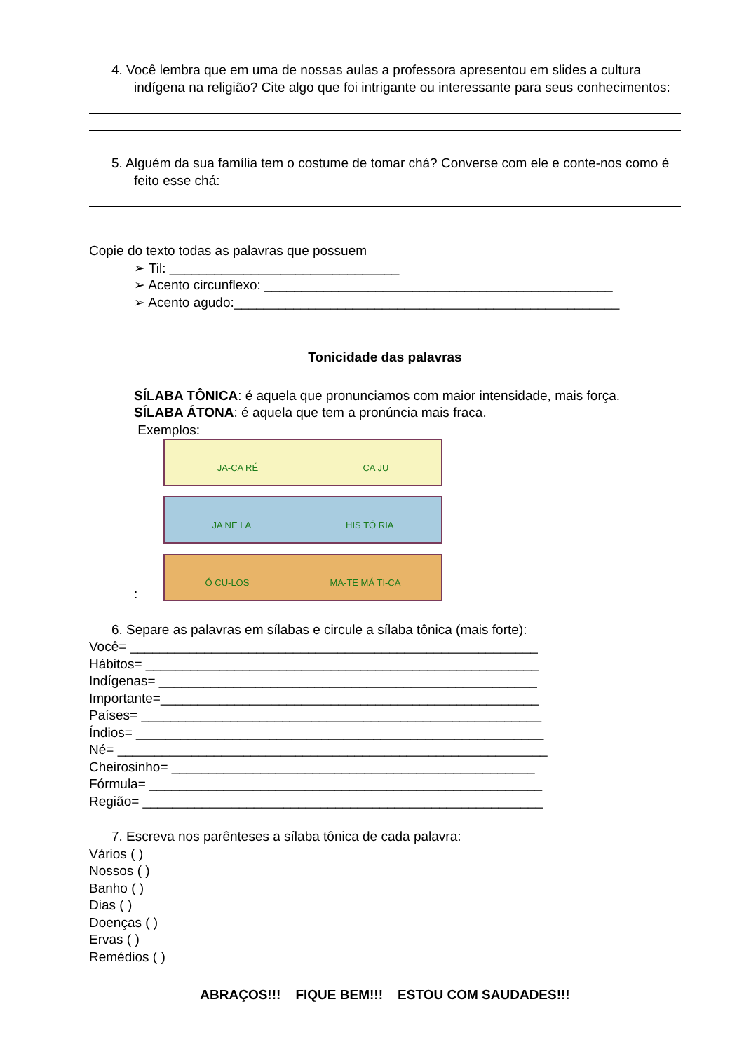4. Você lembra que em uma de nossas aulas a professora apresentou em slides a cultura indígena na religião? Cite algo que foi intrigante ou interessante para seus conhecimentos:
5. Alguém da sua família tem o costume de tomar chá? Converse com ele e conte-nos como é feito esse chá:
Copie do texto todas as palavras que possuem
➢ Til: _______________________________
➢ Acento circunflexo: _______________________________________________
➢ Acento agudo:____________________________________________________
Tonicidade das palavras
SÍLABA TÔNICA: é aquela que pronunciamos com maior intensidade, mais força.
SÍLABA ÁTONA: é aquela que tem a pronúncia mais fraca.
Exemplos:
JA-CA RÉ CA JU
JA NE LA HIS TÓ RIA
Ó CU-LOS MA-TE MÁ TI-CA
:
6. Separe as palavras em sílabas e circule a sílaba tônica (mais forte):
Você= _______________________________________________________
Hábitos= _____________________________________________________
Indígenas= ___________________________________________________
Importante=___________________________________________________
Países= ______________________________________________________
Índios= _______________________________________________________
Né= __________________________________________________________
Cheirosinho= _________________________________________________
Fórmula= _____________________________________________________
Região= ______________________________________________________
7. Escreva nos parênteses a sílaba tônica de cada palavra:
Vários ( )
Nossos ( )
Banho ( )
Dias ( )
Doenças ( )
Ervas ( )
Remédios ( )
ABRAÇOS!!! FIQUE BEM!!! ESTOU COM SAUDADES!!!